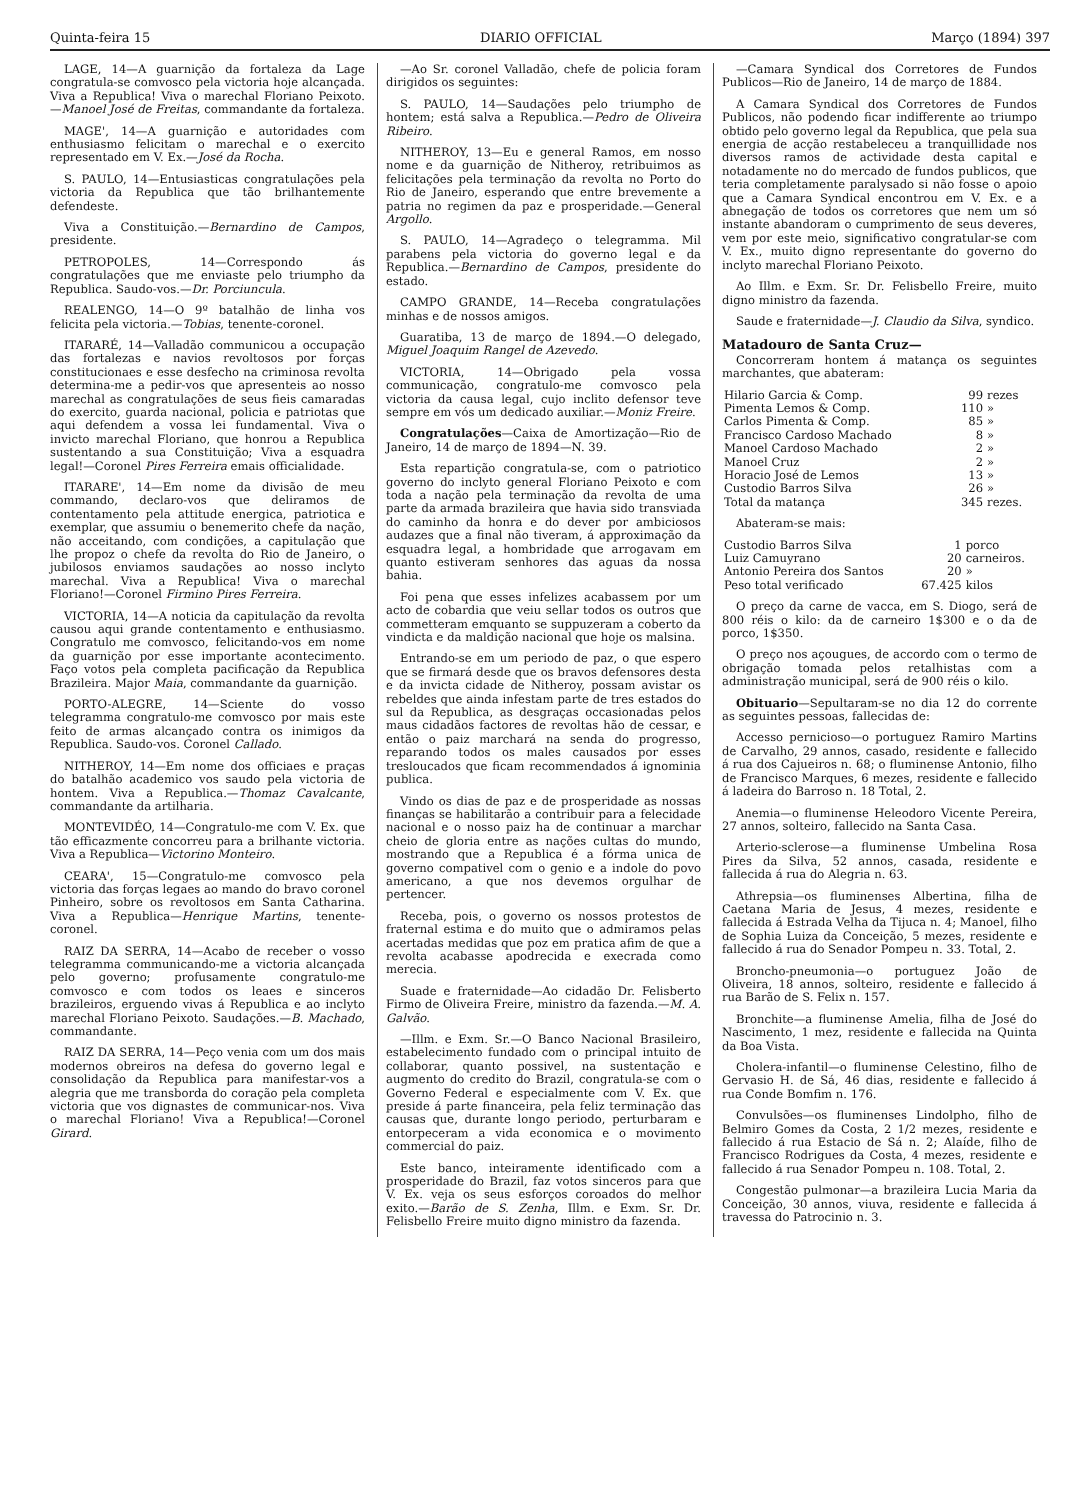Quinta-feira 15 DIARIO OFFICIAL Março (1894) 397
LAGE, 14—A guarnição da fortaleza da Lage congratula-se comvosco pela victoria hoje alcançada. Viva a Republica! Viva o marechal Floriano Peixoto.—Manoel José de Freitas, commandante da fortaleza.
MAGE', 14—A guarnição e autoridades com enthusiasmo felicitam o marechal e o exercito representado em V. Ex.—José da Rocha.
S. PAULO, 14—Entusiasticas congratulações pela victoria da Republica que tão brilhantemente defendeste.
Viva a Constituição.—Bernardino de Campos, presidente.
PETROPOLES, 14—Correspondo ás congratulações que me enviaste pelo triumpho da Republica. Saudo-vos.—Dr. Porciuncula.
REALENGO, 14—O 9º batalhão de linha vos felicita pela victoria.—Tobias, tenente-coronel.
ITARARÉ, 14—Valladão communicou a occupação das fortalezas e navios revoltosos por forças constitucionaes e esse desfecho na criminosa revolta determina-me a pedir-vos que apresenteis ao nosso marechal as congratulações de seus fieis camaradas do exercito, guarda nacional, policia e patriotas que aqui defendem a vossa lei fundamental. Viva o invicto marechal Floriano, que honrou a Republica sustentando a sua Constituição; Viva a esquadra legal!—Coronel Pires Ferreira emais officialidade.
ITARARE', 14—Em nome da divisão de meu commando, declaro-vos que deliramos de contentamento pela attitude energica, patriotica e exemplar, que assumiu o benemerito chefe da nação, não acceitando, com condições, a capitulação que lhe propoz o chefe da revolta do Rio de Janeiro, o jubilosos enviamos saudações ao nosso inclyto marechal. Viva a Republica! Viva o marechal Floriano!—Coronel Firmino Pires Ferreira.
VICTORIA, 14—A noticia da capitulação da revolta causou aqui grande contentamento e enthusiasmo. Congratulo me comvosco, felicitando-vos em nome da guarnição por esse importante acontecimento. Faço votos pela completa pacificação da Republica Brazileira. Major Maia, commandante da guarnição.
PORTO-ALEGRE, 14—Sciente do vosso telegramma congratulo-me comvosco por mais este feito de armas alcançado contra os inimigos da Republica. Saudo-vos. Coronel Callado.
NITHEROY, 14—Em nome dos officiaes e praças do batalhão academico vos saudo pela victoria de hontem. Viva a Republica.—Thomaz Cavalcante, commandante da artilharia.
MONTEVIDÉO, 14—Congratulo-me com V. Ex. que tão efficazmente concorreu para a brilhante victoria. Viva a Republica—Victorino Monteiro.
CEARA', 15—Congratulo-me comvosco pela victoria das forças legaes ao mando do bravo coronel Pinheiro, sobre os revoltosos em Santa Catharina. Viva a Republica—Henrique Martins, tenente-coronel.
RAIZ DA SERRA, 14—Acabo de receber o vosso telegramma communicando-me a victoria alcançada pelo governo; profusamente congratulo-me comvosco e com todos os leaes e sinceros brazileiros, erguendo vivas á Republica e ao inclyto marechal Floriano Peixoto. Saudações.—B. Machado, commandante.
RAIZ DA SERRA, 14—Peço venia com um dos mais modernos obreiros na defesa do governo legal e consolidação da Republica para manifestar-vos a alegria que me transborda do coração pela completa victoria que vos dignastes de communicar-nos. Viva o marechal Floriano! Viva a Republica!—Coronel Girard.
—Ao Sr. coronel Valladão, chefe de policia foram dirigidos os seguintes:
S. PAULO, 14—Saudações pelo triumpho de hontem; está salva a Republica.—Pedro de Oliveira Ribeiro.
NITHEROY, 13—Eu e general Ramos, em nosso nome e da guarnição de Nitheroy, retribuimos as felicitações pela terminação da revolta no Porto do Rio de Janeiro, esperando que entre brevemente a patria no regimen da paz e prosperidade.—General Argollo.
S. PAULO, 14—Agradeço o telegramma. Mil parabens pela victoria do governo legal e da Republica.—Bernardino de Campos, presidente do estado.
CAMPO GRANDE, 14—Receba congratulações minhas e de nossos amigos.
Guaratiba, 13 de março de 1894.—O delegado, Miguel Joaquim Rangel de Azevedo.
VICTORIA, 14—Obrigado pela vossa communicação, congratulo-me comvosco pela victoria da causa legal, cujo inclito defensor teve sempre em vós um dedicado auxiliar.—Moniz Freire.
Congratulações—Caixa de Amortização—Rio de Janeiro, 14 de março de 1894—N. 39.
Esta repartição congratula-se, com o patriotico governo do inclyto general Floriano Peixoto e com toda a nação pela terminação da revolta de uma parte da armada brazileira que havia sido transviada do caminho da honra e do dever por ambiciosos audazes que a final não tiveram, á approximação da esquadra legal, a hombridade que arrogavam em quanto estiveram senhores das aguas da nossa bahia.
Foi pena que esses infelizes acabassem por um acto de cobardia que veiu sellar todos os outros que commetteram emquanto se suppuzeram a coberto da vindicta e da maldição nacional que hoje os malsina.
Entrando-se em um periodo de paz, o que espero que se firmará desde que os bravos defensores desta e da invicta cidade de Nitheroy, possam avistar os rebeldes que ainda infestam parte de tres estados do sul da Republica, as desgraças occasionadas pelos maus cidadãos factores de revoltas hão de cessar, e então o paiz marchará na senda do progresso, reparando todos os males causados por esses tresloucados que ficam recommendados á ignominia publica.
Vindo os dias de paz e de prosperidade as nossas finanças se habilitarão a contribuir para a felecidade nacional e o nosso paiz ha de continuar a marchar cheio de gloria entre as nações cultas do mundo, mostrando que a Republica é a fórma unica de governo compativel com o genio e a indole do povo americano, a que nos devemos orgulhar de pertencer.
Receba, pois, o governo os nossos protestos de fraternal estima e do muito que o admiramos pelas acertadas medidas que poz em pratica afim de que a revolta acabasse apodrecida e execrada como merecia.
Suade e fraternidade—Ao cidadão Dr. Felisberto Firmo de Oliveira Freire, ministro da fazenda.—M. A. Galvão.
—Illm. e Exm. Sr.—O Banco Nacional Brasileiro, estabelecimento fundado com o principal intuito de collaborar, quanto possivel, na sustentação e augmento do credito do Brazil, congratula-se com o Governo Federal e especialmente com V. Ex. que preside á parte financeira, pela feliz terminação das causas que, durante longo periodo, perturbaram e entorpeceram a vida economica e o movimento commercial do paiz.
Este banco, inteiramente identificado com a prosperidade do Brazil, faz votos sinceros para que V. Ex. veja os seus esforços coroados do melhor exito.—Barão de S. Zenha, Illm. e Exm. Sr. Dr. Felisbello Freire muito digno ministro da fazenda.
—Camara Syndical dos Corretores de Fundos Publicos—Rio de Janeiro, 14 de março de 1884.
A Camara Syndical dos Corretores de Fundos Publicos, não podendo ficar indifferente ao triumpo obtido pelo governo legal da Republica, que pela sua energia de acção restabeleceu a tranquillidade nos diversos ramos de actividade desta capital e notadamente no do mercado de fundos publicos, que teria completamente paralysado si não fosse o apoio que a Camara Syndical encontrou em V. Ex. e a abnegação de todos os corretores que nem um só instante abandoram o cumprimento de seus deveres, vem por este meio, significativo congratular-se com V. Ex., muito digno representante do governo do inclyto marechal Floriano Peixoto.
Ao Illm. e Exm. Sr. Dr. Felisbello Freire, muito digno ministro da fazenda.
Saude e fraternidade—J. Claudio da Silva, syndico.
Matadouro de Santa Cruz—
Concorreram hontem á matança os seguintes marchantes, que abateram:
| Hilario Garcia & Comp. | 99 | rezes |
| Pimenta Lemos & Comp. | 110 | » |
| Carlos Pimenta & Comp. | 85 | » |
| Francisco Cardoso Machado | 8 | » |
| Manoel Cardoso Machado | 2 | » |
| Manoel Cruz | 2 | » |
| Horacio José de Lemos | 13 | » |
| Custodio Barros Silva | 26 | » |
| Total da matança | 345 | rezes. |
Abateram-se mais:
| Custodio Barros Silva | 1 | porco |
| Luiz Camuyrano | 20 | carneiros. |
| Antonio Pereira dos Santos | 20 | » |
| Peso total verificado | 67.425 | kilos |
O preço da carne de vacca, em S. Diogo, será de 800 réis o kilo: da de carneiro 1$300 e o da de porco, 1$350.
O preço nos açougues, de accordo com o termo de obrigação tomada pelos retalhistas com a administração municipal, será de 900 réis o kilo.
Obituario—Sepultaram-se no dia 12 do corrente as seguintes pessoas, fallecidas de:
Accesso pernicioso—o portuguez Ramiro Martins de Carvalho, 29 annos, casado, residente e fallecido á rua dos Cajueiros n. 68; o fluminense Antonio, filho de Francisco Marques, 6 mezes, residente e fallecido á ladeira do Barroso n. 18 Total, 2.
Anemia—o fluminense Heleodoro Vicente Pereira, 27 annos, solteiro, fallecido na Santa Casa.
Arterio-sclerose—a fluminense Umbelina Rosa Pires da Silva, 52 annos, casada, residente e fallecida á rua do Alegria n. 63.
Athrepsia—os fluminenses Albertina, filha de Caetana Maria de Jesus, 4 mezes, residente e fallecida á Estrada Velha da Tijuca n. 4; Manoel, filho de Sophia Luiza da Conceição, 5 mezes, residente e fallecido á rua do Senador Pompeu n. 33. Total, 2.
Broncho-pneumonia—o portuguez João de Oliveira, 18 annos, solteiro, residente e fallecido á rua Barão de S. Felix n. 157.
Bronchite—a fluminense Amelia, filha de José do Nascimento, 1 mez, residente e fallecida na Quinta da Boa Vista.
Cholera-infantil—o fluminense Celestino, filho de Gervasio H. de Sá, 46 dias, residente e fallecido á rua Conde Bomfim n. 176.
Convulsões—os fluminenses Lindolpho, filho de Belmiro Gomes da Costa, 2 1/2 mezes, residente e fallecido á rua Estacio de Sá n. 2; Alaíde, filho de Francisco Rodrigues da Costa, 4 mezes, residente e fallecido á rua Senador Pompeu n. 108. Total, 2.
Congestão pulmonar—a brazileira Lucia Maria da Conceição, 30 annos, viuva, residente e fallecida á travessa do Patrocinio n. 3.